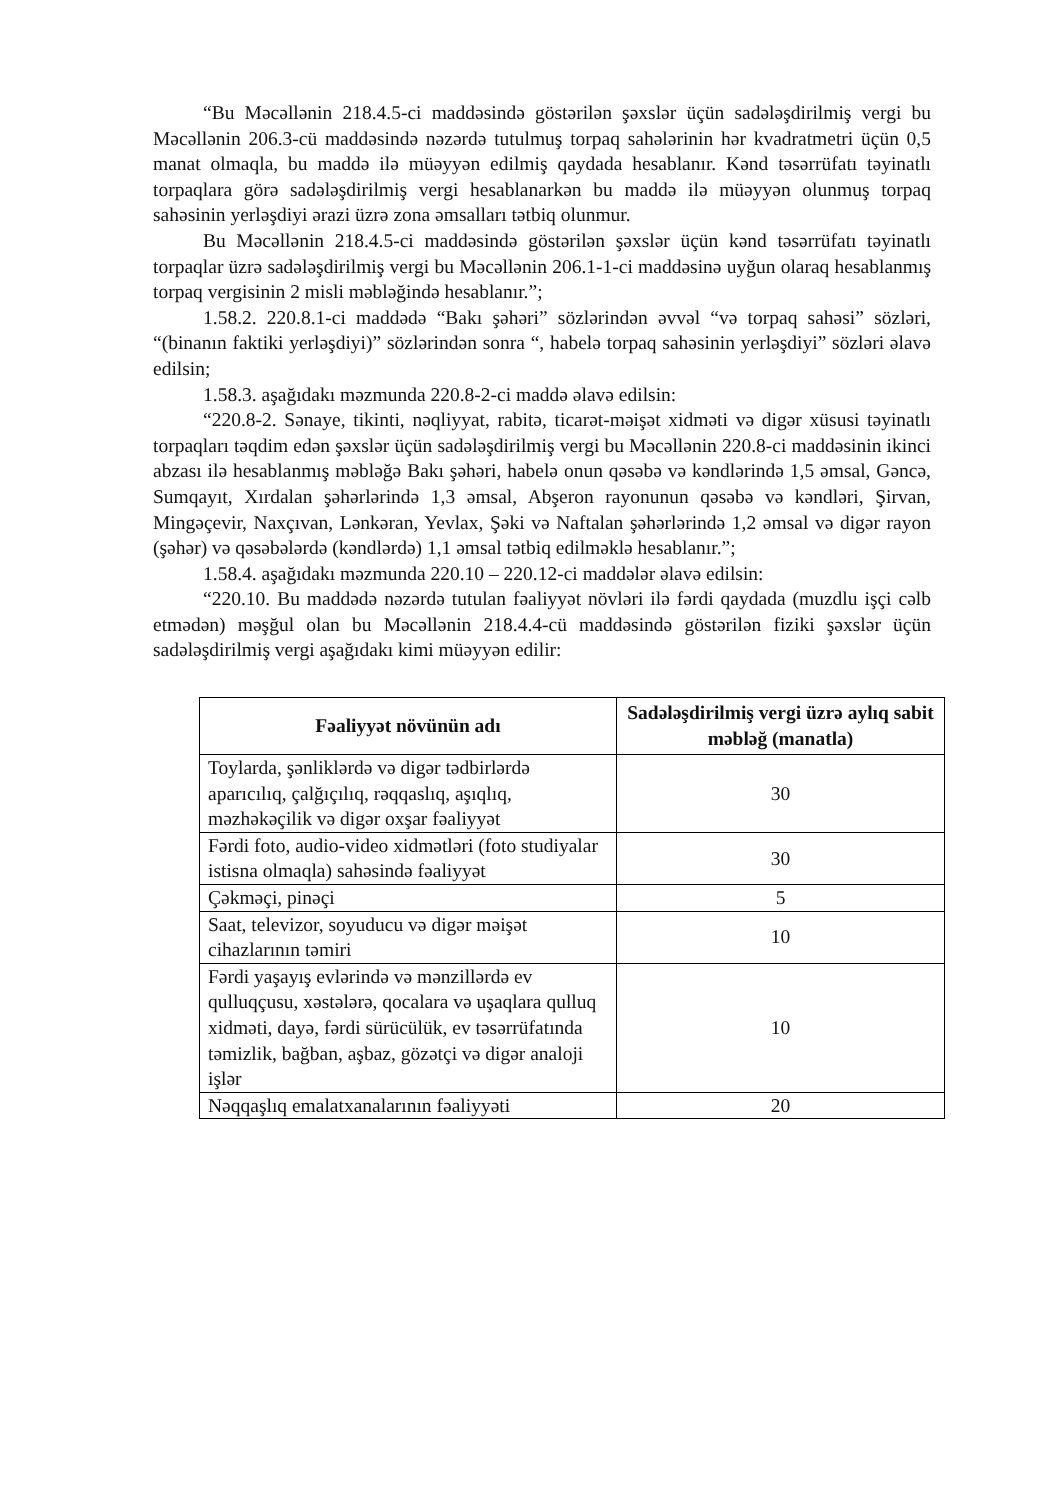“Bu Məcəllənin 218.4.5-ci maddəsində göstərilən şəxslər üçün sadələşdirilmiş vergi bu Məcəllənin 206.3-cü maddəsində nəzərdə tutulmuş torpaq sahələrinin hər kvadratmetri üçün 0,5 manat olmaqla, bu maddə ilə müəyyən edilmiş qaydada hesablanır. Kənd təsərrüfatı təyinatlı torpaqlara görə sadələşdirilmiş vergi hesablanarkən bu maddə ilə müəyyən olunmuş torpaq sahəsinin yerləşdiyi ərazi üzrə zona əmsalları tətbiq olunmur.
Bu Məcəllənin 218.4.5-ci maddəsində göstərilən şəxslər üçün kənd təsərrüfatı təyinatlı torpaqlar üzrə sadələşdirilmiş vergi bu Məcəllənin 206.1-1-ci maddəsinə uyğun olaraq hesablanmış torpaq vergisinin 2 misli məbləğində hesablanır.”;
1.58.2. 220.8.1-ci maddədə “Bakı şəhəri” sözlərindən əvvəl “və torpaq sahəsi” sözləri, “(binanın faktiki yerləşdiyi)” sözlərindən sonra “, habelə torpaq sahəsinin yerləşdiyi” sözləri əlavə edilsin;
1.58.3. aşağıdakı məzmunda 220.8-2-ci maddə əlavə edilsin:
“220.8-2. Sənaye, tikinti, nəqliyyat, rabitə, ticarət-məişət xidməti və digər xüsusi təyinatlı torpaqları təqdim edən şəxslər üçün sadələşdirilmiş vergi bu Məcəllənin 220.8-ci maddəsinin ikinci abzası ilə hesablanmış məbləğə Bakı şəhəri, habelə onun qəsəbə və kəndlərində 1,5 əmsal, Gəncə, Sumqayıt, Xırdalan şəhərlərində 1,3 əmsal, Abşeron rayonunun qəsəbə və kəndləri, Şirvan, Mingəçevir, Naxçıvan, Lənkəran, Yevlax, Şəki və Naftalan şəhərlərində 1,2 əmsal və digər rayon (şəhər) və qəsəbələrdə (kəndlərdə) 1,1 əmsal tətbiq edilməklə hesablanır.”;
1.58.4. aşağıdakı məzmunda 220.10 – 220.12-ci maddələr əlavə edilsin:
“220.10. Bu maddədə nəzərdə tutulan fəaliyyət növləri ilə fərdi qaydada (muzdlu işçi cəlb etmədən) məşğul olan bu Məcəllənin 218.4.4-cü maddəsində göstərilən fiziki şəxslər üçün sadələşdirilmiş vergi aşağıdakı kimi müəyyən edilir:
| Fəaliyyət növünün adı | Sadələşdirilmiş vergi üzrə aylıq sabit məbləğ (manatla) |
| --- | --- |
| Toylarda, şənliklərdə və digər tədbirlərdə aparıcılıq, çalğıçılıq, rəqqaslıq, aşıqlıq, məzhəkəçilik və digər oxşar fəaliyyət | 30 |
| Fərdi foto, audio-video xidmətləri (foto studiyalar istisna olmaqla) sahəsində fəaliyyət | 30 |
| Çəkməçi, pinəçi | 5 |
| Saat, televizor, soyuducu və digər məişət cihazlarının təmiri | 10 |
| Fərdi yaşayış evlərində və mənzillərdə ev qulluqçusu, xəstələrə, qocalara və uşaqlara qulluq xidməti, dayə, fərdi sürücülük, ev təsərrüfatında təmizlik, bağban, aşbaz, gözətçi və digər analoji işlər | 10 |
| Nəqqaşlıq emalatxanalarının fəaliyyəti | 20 |